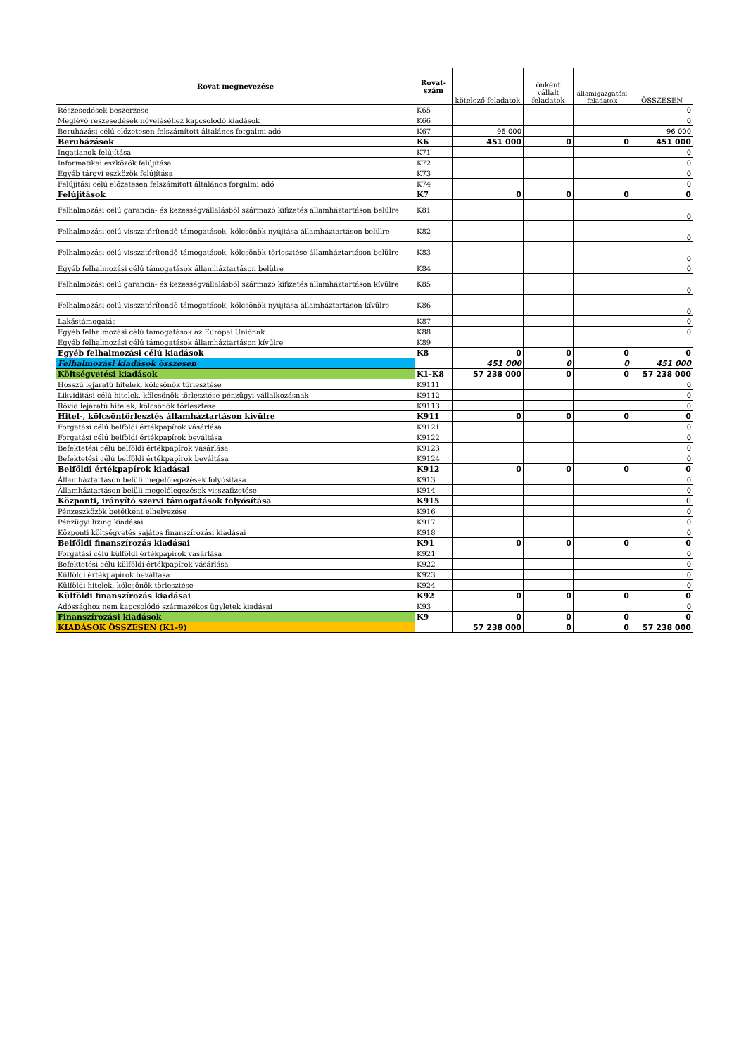| Rovat megnevezése | Rovat-szám | kötelező feladatok | önként vállalt feladatok | államigazgatási feladatok | ÖSSZESEN |
| --- | --- | --- | --- | --- | --- |
| Részesedések beszerzése | K65 | | | | 0 |
| Meglévő részesedések növeléséhez kapcsolódó kiadások | K66 | | | | 0 |
| Beruházási célú előzetesen felszámított általános forgalmi adó | K67 | 96 000 | | | 96 000 |
| Beruházások | K6 | 451 000 | 0 | 0 | 451 000 |
| Ingatlanok felújítása | K71 | | | | 0 |
| Informatikai eszközök felújítása | K72 | | | | 0 |
| Egyéb tárgyi eszközök felújítása | K73 | | | | 0 |
| Felújítási célú előzetesen felszámított általános forgalmi adó | K74 | | | | 0 |
| Felújítások | K7 | 0 | 0 | 0 | 0 |
| Felhalmozási célú garancia- és kezességvállalásból származó kifizetés államháztartáson belülre | K81 | | | | 0 |
| Felhalmozási célú visszatérítendő támogatások, kölcsönök nyújtása államháztartáson belülre | K82 | | | | 0 |
| Felhalmozási célú visszatérítendő támogatások, kölcsönök törlesztése államháztartáson belülre | K83 | | | | 0 |
| Egyéb felhalmozási célú támogatások államháztartáson belülre | K84 | | | | 0 |
| Felhalmozási célú garancia- és kezességvállalásból származó kifizetés államháztartáson kívülre | K85 | | | | 0 |
| Felhalmozási célú visszatérítendő támogatások, kölcsönök nyújtása államháztartáson kívülre | K86 | | | | 0 |
| Lakástámogatás | K87 | | | | 0 |
| Egyéb felhalmozási célú támogatások az Európai Uniónak | K88 | | | | 0 |
| Egyéb felhalmozási célú támogatások államháztartáson kívülre | K89 | | | | |
| Egyéb felhalmozási célú kiadások | K8 | 0 | 0 | 0 | 0 |
| Felhalmozási kiadások összesen | | 451 000 | 0 | 0 | 451 000 |
| Költségvetési kiadások | K1-K8 | 57 238 000 | 0 | 0 | 57 238 000 |
| Hosszú lejáratú hitelek, kölcsönök törlesztése | K9111 | | | | 0 |
| Likviditási célú hitelek, kölcsönök törlesztése pénzügyi vállalkozásnak | K9112 | | | | 0 |
| Rövid lejáratú hitelek, kölcsönök törlesztése | K9113 | | | | 0 |
| Hitel-, kölcsöntörlesztés államháztartáson kívülre | K911 | 0 | 0 | 0 | 0 |
| Forgatási célú belföldi értékpapírok vásárlása | K9121 | | | | 0 |
| Forgatási célú belföldi értékpapírok beváltása | K9122 | | | | 0 |
| Befektetési célú belföldi értékpapírok vásárlása | K9123 | | | | 0 |
| Befektetési célú belföldi értékpapírok beváltása | K9124 | | | | 0 |
| Belföldi értékpapírok kiadásai | K912 | 0 | 0 | 0 | 0 |
| Államháztartáson belüli megelőlegezések folyósítása | K913 | | | | 0 |
| Államháztartáson belüli megelőlegezések visszafizetése | K914 | | | | 0 |
| Központi, irányító szervi támogatások folyósítása | K915 | | | | 0 |
| Pénzeszközök betétként elhelyezése | K916 | | | | 0 |
| Pénzügyi lízing kiadásai | K917 | | | | 0 |
| Központi költségvetés sajátos finanszírozási kiadásai | K918 | | | | 0 |
| Belföldi finanszírozás kiadásai | K91 | 0 | 0 | 0 | 0 |
| Forgatási célú külföldi értékpapírok vásárlása | K921 | | | | 0 |
| Befektetési célú külföldi értékpapírok vásárlása | K922 | | | | 0 |
| Külföldi értékpapírok beváltása | K923 | | | | 0 |
| Külföldi hitelek, kölcsönök törlesztése | K924 | | | | 0 |
| Külföldi finanszírozás kiadásai | K92 | 0 | 0 | 0 | 0 |
| Adóssághoz nem kapcsolódó származékos ügyletek kiadásai | K93 | | | | 0 |
| Finanszírozási kiadások | K9 | 0 | 0 | 0 | 0 |
| KIADÁSOK ÖSSZESEN (K1-9) | | 57 238 000 | 0 | 0 | 57 238 000 |